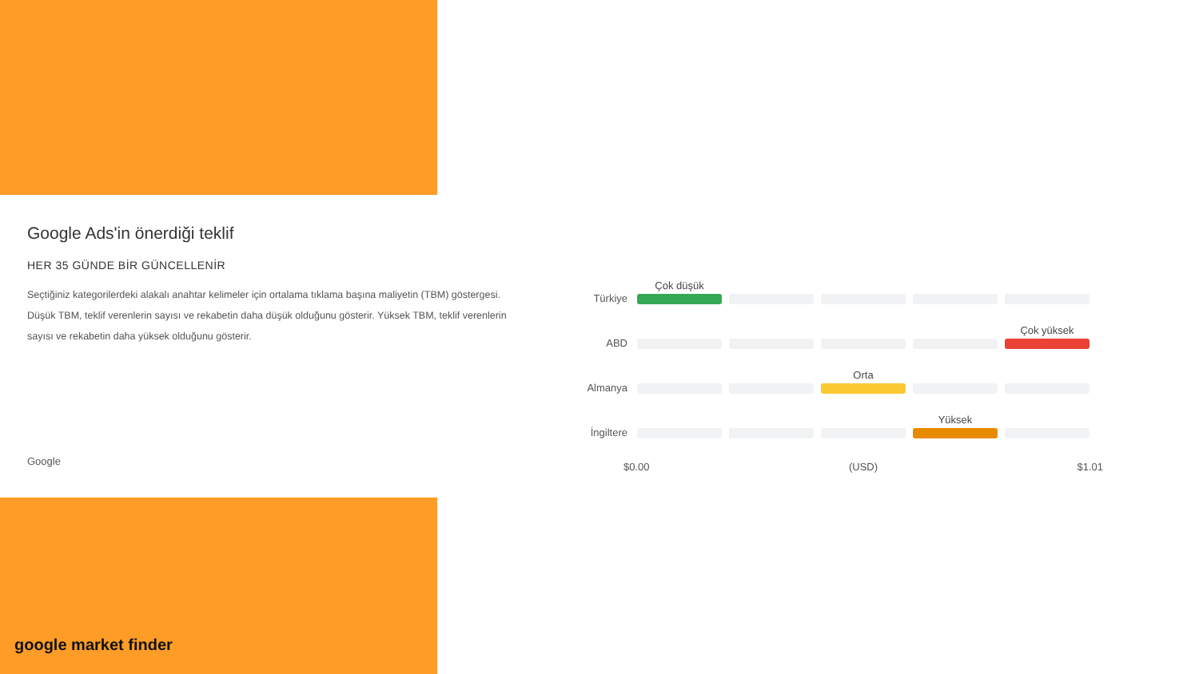Google Ads'in önerdiği teklif
HER 35 GÜNDE BİR GÜNCELLENİR
Seçtiğiniz kategorilerdeki alakalı anahtar kelimeler için ortalama tıklama başına maliyetin (TBM) göstergesi. Düşük TBM, teklif verenlerin sayısı ve rekabetin daha düşük olduğunu gösterir. Yüksek TBM, teklif verenlerin sayısı ve rekabetin daha yüksek olduğunu gösterir.
Google
Türkiye
Çok düşük
ABD
Çok yüksek
Almanya
Orta
İngiltere
Yüksek
$0.00 (USD) $1.01
google market finder